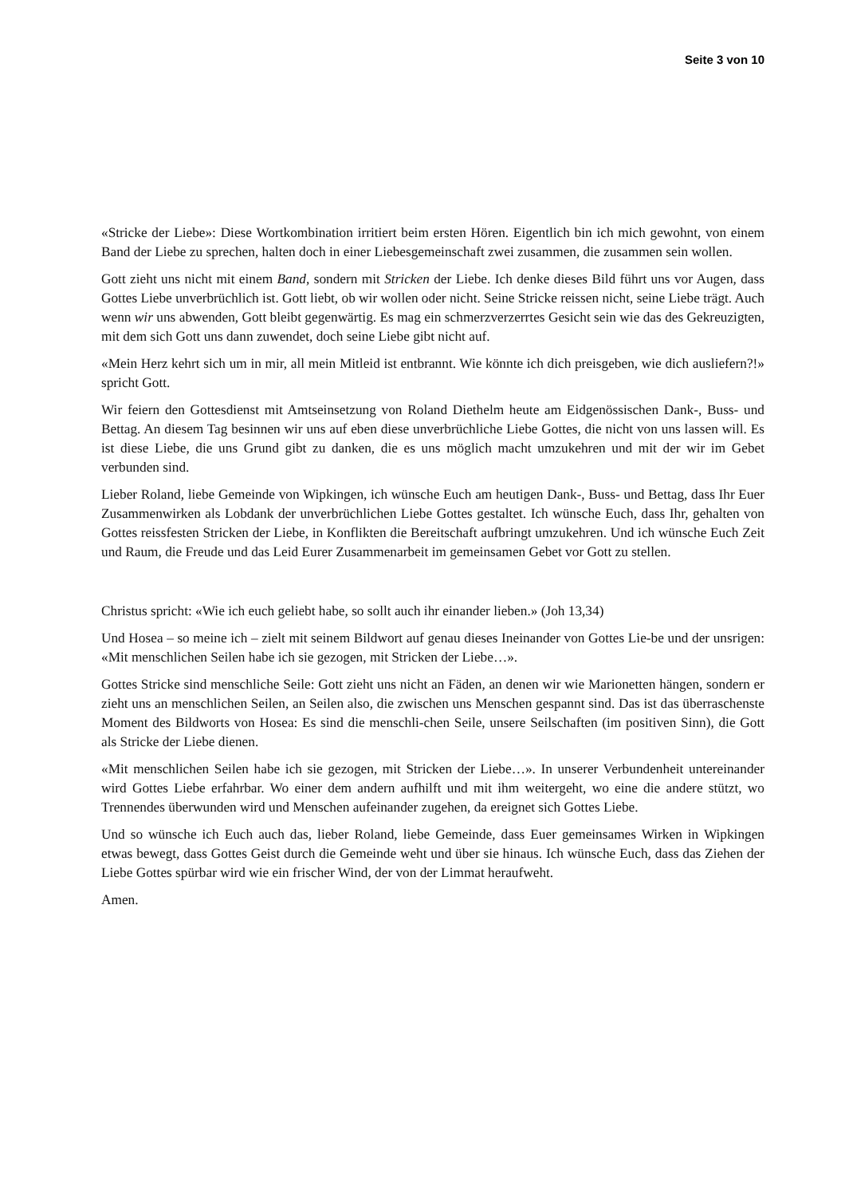Seite 3 von 10
«Stricke der Liebe»: Diese Wortkombination irritiert beim ersten Hören. Eigentlich bin ich mich gewohnt, von einem Band der Liebe zu sprechen, halten doch in einer Liebesgemeinschaft zwei zusammen, die zusammen sein wollen.
Gott zieht uns nicht mit einem Band, sondern mit Stricken der Liebe. Ich denke dieses Bild führt uns vor Augen, dass Gottes Liebe unverbrüchlich ist. Gott liebt, ob wir wollen oder nicht. Seine Stricke reissen nicht, seine Liebe trägt. Auch wenn wir uns abwenden, Gott bleibt gegenwärtig. Es mag ein schmerzverzerrtes Gesicht sein wie das des Gekreuzigten, mit dem sich Gott uns dann zuwendet, doch seine Liebe gibt nicht auf.
«Mein Herz kehrt sich um in mir, all mein Mitleid ist entbrannt. Wie könnte ich dich preisgeben, wie dich ausliefern?!» spricht Gott.
Wir feiern den Gottesdienst mit Amtseinsetzung von Roland Diethelm heute am Eidgenössischen Dank-, Buss- und Bettag. An diesem Tag besinnen wir uns auf eben diese unverbrüchliche Liebe Gottes, die nicht von uns lassen will. Es ist diese Liebe, die uns Grund gibt zu danken, die es uns möglich macht umzukehren und mit der wir im Gebet verbunden sind.
Lieber Roland, liebe Gemeinde von Wipkingen, ich wünsche Euch am heutigen Dank-, Buss- und Bettag, dass Ihr Euer Zusammenwirken als Lobdank der unverbrüchlichen Liebe Gottes gestaltet. Ich wünsche Euch, dass Ihr, gehalten von Gottes reissfesten Stricken der Liebe, in Konflikten die Bereitschaft aufbringt umzukehren. Und ich wünsche Euch Zeit und Raum, die Freude und das Leid Eurer Zusammenarbeit im gemeinsamen Gebet vor Gott zu stellen.
Christus spricht: «Wie ich euch geliebt habe, so sollt auch ihr einander lieben.» (Joh 13,34)
Und Hosea – so meine ich – zielt mit seinem Bildwort auf genau dieses Ineinander von Gottes Lie-be und der unsrigen: «Mit menschlichen Seilen habe ich sie gezogen, mit Stricken der Liebe…».
Gottes Stricke sind menschliche Seile: Gott zieht uns nicht an Fäden, an denen wir wie Marionetten hängen, sondern er zieht uns an menschlichen Seilen, an Seilen also, die zwischen uns Menschen gespannt sind. Das ist das überraschenste Moment des Bildworts von Hosea: Es sind die menschli-chen Seile, unsere Seilschaften (im positiven Sinn), die Gott als Stricke der Liebe dienen.
«Mit menschlichen Seilen habe ich sie gezogen, mit Stricken der Liebe…». In unserer Verbundenheit untereinander wird Gottes Liebe erfahrbar. Wo einer dem andern aufhilft und mit ihm weitergeht, wo eine die andere stützt, wo Trennendes überwunden wird und Menschen aufeinander zugehen, da ereignet sich Gottes Liebe.
Und so wünsche ich Euch auch das, lieber Roland, liebe Gemeinde, dass Euer gemeinsames Wirken in Wipkingen etwas bewegt, dass Gottes Geist durch die Gemeinde weht und über sie hinaus. Ich wünsche Euch, dass das Ziehen der Liebe Gottes spürbar wird wie ein frischer Wind, der von der Limmat heraufweht.
Amen.